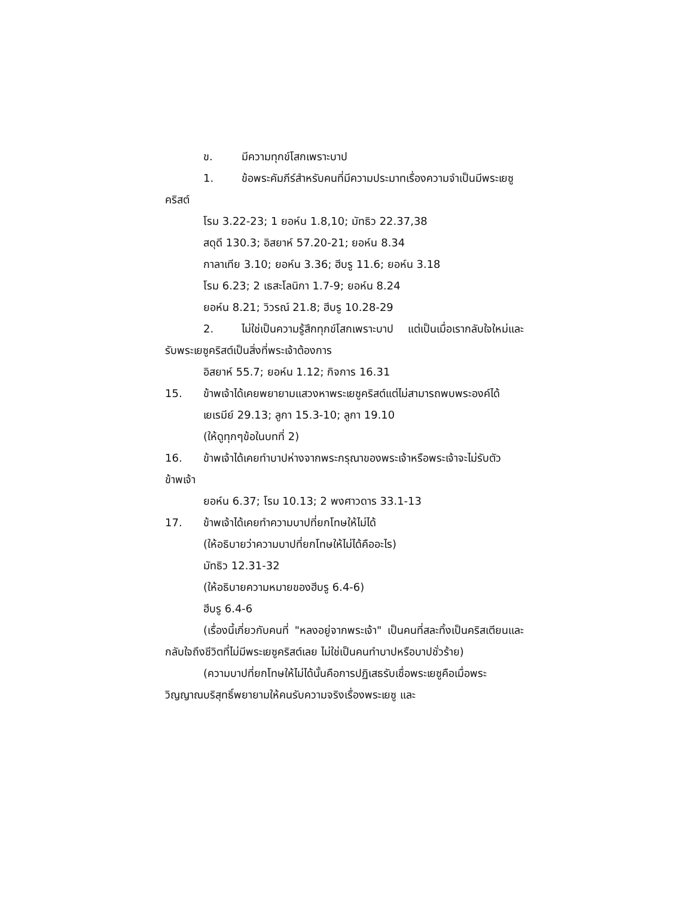ข. มีความทุกข์โสกเพราะบาป
1. ข้อพระคัมภีร์สำหรับคนที่มีความประมาทเรื่องความจำเป็นมีพระเยซูคริสต์
โรม 3.22-23; 1 ยอห์น 1.8,10; มัทธิว 22.37,38
สดุดี 130.3; อิสยาห์ 57.20-21; ยอห์น 8.34
กาลาเทีย 3.10; ยอห์น 3.36; ฮีบรู 11.6; ยอห์น 3.18
โรม 6.23; 2 เธสะโลนิกา 1.7-9; ยอห์น 8.24
ยอห์น 8.21; วิวรณ์ 21.8; ฮีบรู 10.28-29
2. ไม่ใช่เป็นความรู้สึกทุกข์โสกเพราะบาป แต่เป็นเมื่อเรากลับใจใหม่และรับพระเยซูคริสต์เป็นสิ่งที่พระเจ้าต้องการ
อิสยาห์ 55.7; ยอห์น 1.12; กิจการ 16.31
15. ข้าพเจ้าได้เคยพยายามแสวงหาพระเยซูคริสต์แต่ไม่สามารถพบพระองค์ได้
เยเรมีย์ 29.13; ลูกา 15.3-10; ลูกา 19.10
(ให้ดูทุกๆข้อในบทที่ 2)
16. ข้าพเจ้าได้เคยทำบาปห่างจากพระกรุณาของพระเจ้าหรือพระเจ้าจะไม่รับตัวข้าพเจ้า
ยอห์น 6.37; โรม 10.13; 2 พงศาวดาร 33.1-13
17. ข้าพเจ้าได้เคยทำความบาปที่ยกโทษให้ไม่ได้
(ให้อธิบายว่าความบาปที่ยกโทษให้ไม่ได้คืออะไร)
มัทธิว 12.31-32
(ให้อธิบายความหมายของฮีบรู 6.4-6)
ฮีบรู 6.4-6
(เรื่องนี้เกี่ยวกับคนที่ "หลงอยู่จากพระเจ้า" เป็นคนที่สละทิ้งเป็นคริสเตียนและกลับใจถึงชีวิตที่ไม่มีพระเยซูคริสต์เลย ไม่ใช่เป็นคนทำบาปหรือบาปชั่วร้าย)
(ความบาปที่ยกโทษให้ไม่ได้นั้นคือการปฏิเสธรับเชื่อพระเยซูคือเมื่อพระวิญญาณบริสุทธิ์พยายามให้คนรับความจริงเรื่องพระเยซู และ